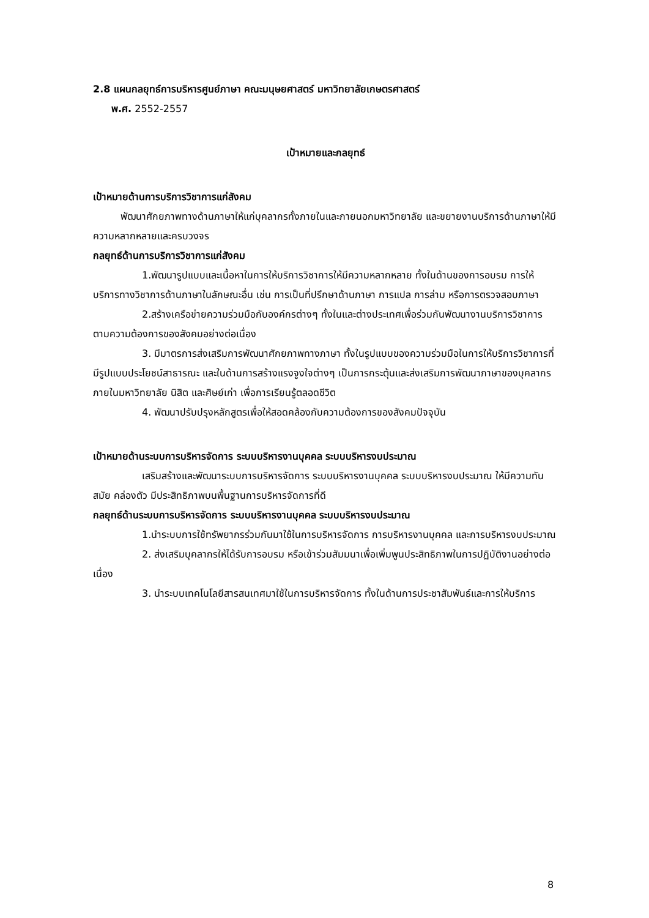2.8 แผนกลยุทธ์การบริหารศูนย์ภาษา คณะมนุษยศาสตร์ มหาวิทยาลัยเกษตรศาสตร์
พ.ศ. 2552-2557
เป้าหมายและกลยุทธ์
เป้าหมายด้านการบริการวิชาการแก่สังคม
พัฒนาศักยภาพทางด้านภาษาให้แก่บุคลากรทั้งภายในและภายนอกมหาวิทยาลัย และขยายงานบริการด้านภาษาให้มีความหลากหลายและครบวงจร
กลยุทธ์ด้านการบริการวิชาการแก่สังคม
1.พัฒนารูปแบบและเนื้อหาในการให้บริการวิชาการให้มีความหลากหลาย ทั้งในด้านของการอบรม การให้บริการทางวิชาการด้านภาษาในลักษณะอื่น เช่น การเป็นที่ปรึกษาด้านภาษา การแปล การล่าม หรือการตรวจสอบภาษา
2.สร้างเครือข่ายความร่วมมือกับองค์กรต่างๆ ทั้งในและต่างประเทศเพื่อร่วมกันพัฒนางานบริการวิชาการตามความต้องการของสังคมอย่างต่อเนื่อง
3. มีมาตรการส่งเสริมการพัฒนาศักยภาพทางภาษา ทั้งในรูปแบบของความร่วมมือในการให้บริการวิชาการที่มีรูปแบบประโยชน์สาธารณะ และในด้านการสร้างแรงจูงใจต่างๆ เป็นการกระตุ้นและส่งเสริมการพัฒนาภาษาของบุคลากรภายในมหาวิทยาลัย นิสิต และศิษย์เก่า เพื่อการเรียนรู้ตลอดชีวิต
4. พัฒนาปรับปรุงหลักสูตรเพื่อให้สอดคล้องกับความต้องการของสังคมปัจจุบัน
เป้าหมายด้านระบบการบริหารจัดการ ระบบบริหารงานบุคคล ระบบบริหารงบประมาณ
เสริมสร้างและพัฒนาระบบการบริหารจัดการ ระบบบริหารงานบุคคล ระบบบริหารงบประมาณ ให้มีความทันสมัย คล่องตัว มีประสิทธิภาพบนพื้นฐานการบริหารจัดการที่ดี
กลยุทธ์ด้านระบบการบริหารจัดการ ระบบบริหารงานบุคคล ระบบบริหารงบประมาณ
1.นำระบบการใช้ทรัพยากรร่วมกันมาใช้ในการบริหารจัดการ การบริหารงานบุคคล และการบริหารงบประมาณ
2. ส่งเสริมบุคลากรให้ได้รับการอบรม หรือเข้าร่วมสัมมนาเพื่อเพิ่มพูนประสิทธิภาพในการปฏิบัติงานอย่างต่อเนื่อง
3. นำระบบเทคโนโลยีสารสนเทศมาใช้ในการบริหารจัดการ ทั้งในด้านการประชาสัมพันธ์และการให้บริการ
8